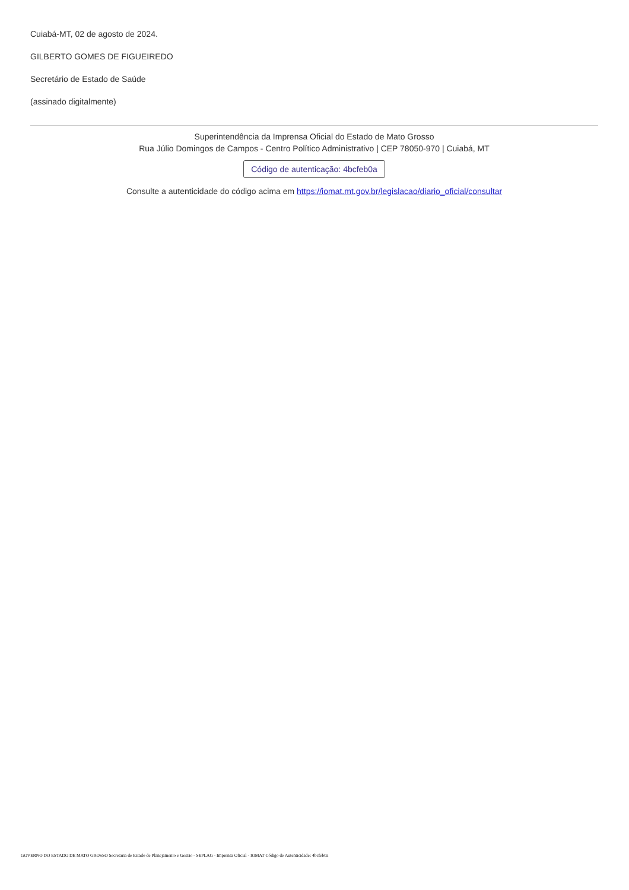Cuiabá-MT, 02 de agosto de 2024.
GILBERTO GOMES DE FIGUEIREDO
Secretário de Estado de Saúde
(assinado digitalmente)
Superintendência da Imprensa Oficial do Estado de Mato Grosso
Rua Júlio Domingos de Campos - Centro Político Administrativo | CEP 78050-970 | Cuiabá, MT
Código de autenticação: 4bcfeb0a
Consulte a autenticidade do código acima em https://iomat.mt.gov.br/legislacao/diario_oficial/consultar
GOVERNO DO ESTADO DE MATO GROSSO Secretaria de Estado de Planejamento e Gestão - SEPLAG - Imprensa Oficial - IOMAT Código de Autenticidade: 4bcfeb0a